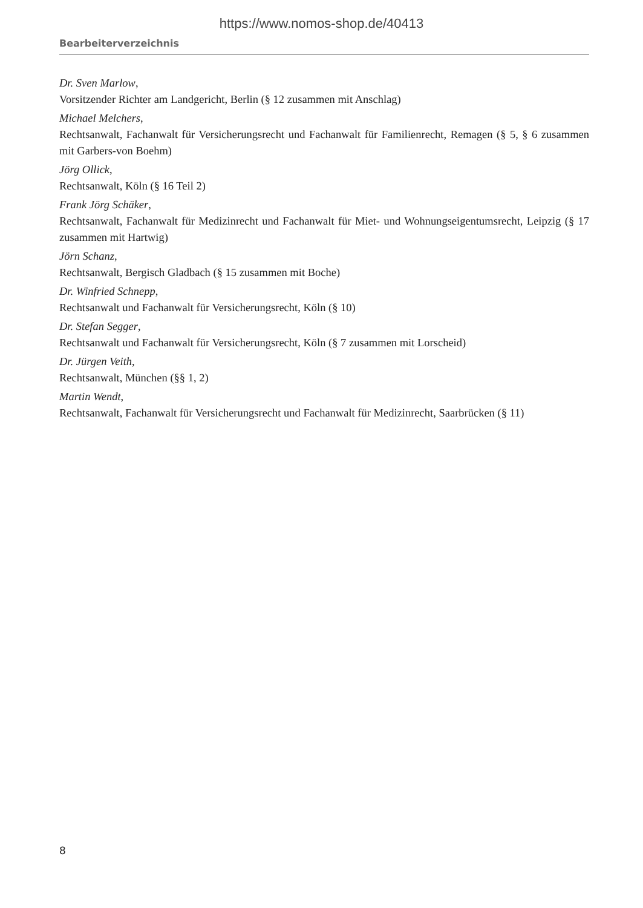https://www.nomos-shop.de/40413
Bearbeiterverzeichnis
Dr. Sven Marlow,
Vorsitzender Richter am Landgericht, Berlin (§ 12 zusammen mit Anschlag)
Michael Melchers,
Rechtsanwalt, Fachanwalt für Versicherungsrecht und Fachanwalt für Familienrecht, Remagen (§ 5, § 6 zusammen mit Garbers-von Boehm)
Jörg Ollick,
Rechtsanwalt, Köln (§ 16 Teil 2)
Frank Jörg Schäker,
Rechtsanwalt, Fachanwalt für Medizinrecht und Fachanwalt für Miet- und Wohnungseigentumsrecht, Leipzig (§ 17 zusammen mit Hartwig)
Jörn Schanz,
Rechtsanwalt, Bergisch Gladbach (§ 15 zusammen mit Boche)
Dr. Winfried Schnepp,
Rechtsanwalt und Fachanwalt für Versicherungsrecht, Köln (§ 10)
Dr. Stefan Segger,
Rechtsanwalt und Fachanwalt für Versicherungsrecht, Köln (§ 7 zusammen mit Lorscheid)
Dr. Jürgen Veith,
Rechtsanwalt, München (§§ 1, 2)
Martin Wendt,
Rechtsanwalt, Fachanwalt für Versicherungsrecht und Fachanwalt für Medizinrecht, Saarbrücken (§ 11)
8